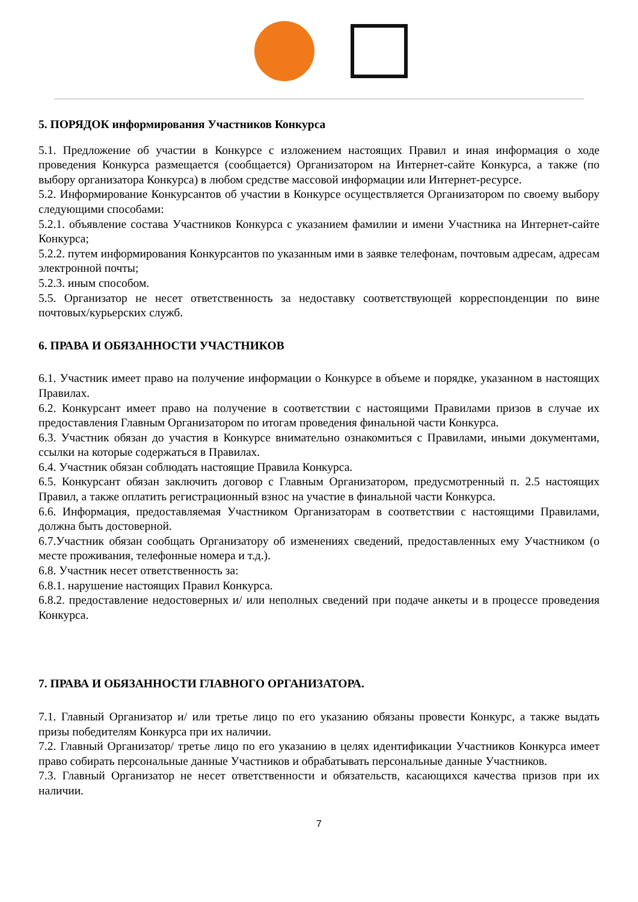5. ПОРЯДОК информирования Участников Конкурса
5.1. Предложение об участии в Конкурсе с изложением настоящих Правил и иная информация о ходе проведения Конкурса размещается (сообщается) Организатором на Интернет-сайте Конкурса, а также (по выбору организатора Конкурса) в любом средстве массовой информации или Интернет-ресурсе.
5.2. Информирование Конкурсантов об участии в Конкурсе осуществляется Организатором по своему выбору следующими способами:
5.2.1. объявление состава Участников Конкурса с указанием фамилии и имени Участника на Интернет-сайте Конкурса;
5.2.2. путем информирования Конкурсантов по указанным ими в заявке телефонам, почтовым адресам, адресам электронной почты;
5.2.3. иным способом.
5.5. Организатор не несет ответственность за недоставку соответствующей корреспонденции по вине почтовых/курьерских служб.
6. ПРАВА И ОБЯЗАННОСТИ УЧАСТНИКОВ
6.1. Участник имеет право на получение информации о Конкурсе в объеме и порядке, указанном в настоящих Правилах.
6.2. Конкурсант имеет право на получение в соответствии с настоящими Правилами призов в случае их предоставления Главным Организатором по итогам проведения финальной части Конкурса.
6.3. Участник обязан до участия в Конкурсе внимательно ознакомиться с Правилами, иными документами, ссылки на которые содержаться в Правилах.
6.4. Участник обязан соблюдать настоящие Правила Конкурса.
6.5. Конкурсант обязан заключить договор с Главным Организатором, предусмотренный п. 2.5 настоящих Правил, а также оплатить регистрационный взнос на участие в финальной части Конкурса.
6.6. Информация, предоставляемая Участником Организаторам в соответствии с настоящими Правилами, должна быть достоверной.
6.7.Участник обязан сообщать Организатору об изменениях сведений, предоставленных ему Участником (о месте проживания, телефонные номера и т.д.).
6.8. Участник несет ответственность за:
6.8.1. нарушение настоящих Правил Конкурса.
6.8.2. предоставление недостоверных и/ или неполных сведений при подаче анкеты и в процессе проведения Конкурса.
7. ПРАВА И ОБЯЗАННОСТИ ГЛАВНОГО ОРГАНИЗАТОРА.
7.1. Главный Организатор и/ или третье лицо по его указанию обязаны провести Конкурс, а также выдать призы победителям Конкурса при их наличии.
7.2. Главный Организатор/ третье лицо по его указанию в целях идентификации Участников Конкурса имеет право собирать персональные данные Участников и обрабатывать персональные данные Участников.
7.3. Главный Организатор не несет ответственности и обязательств, касающихся качества призов при их наличии.
7